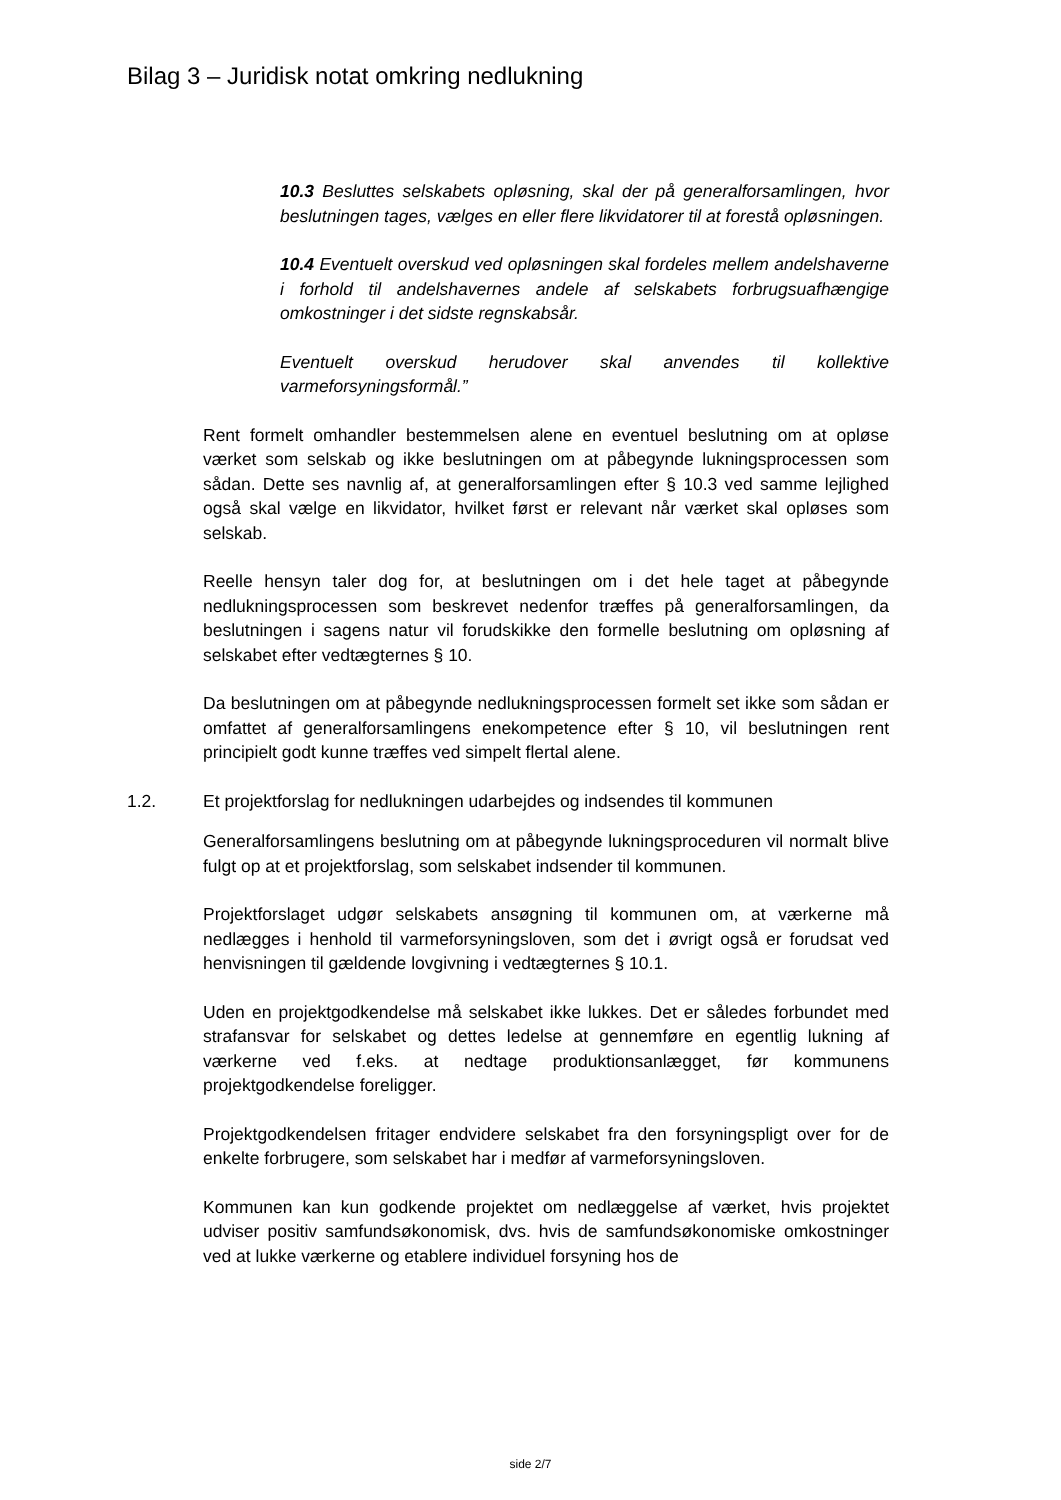Bilag 3 – Juridisk notat omkring nedlukning
10.3 Besluttes selskabets opløsning, skal der på generalforsamlingen, hvor beslutningen tages, vælges en eller flere likvidatorer til at forestå opløsningen.
10.4 Eventuelt overskud ved opløsningen skal fordeles mellem andelshaverne i forhold til andelshavernes andele af selskabets forbrugsuafhængige omkostninger i det sidste regnskabsår.
Eventuelt overskud herudover skal anvendes til kollektive varmeforsyningsformål.”
Rent formelt omhandler bestemmelsen alene en eventuel beslutning om at opløse værket som selskab og ikke beslutningen om at påbegynde lukningsprocessen som sådan. Dette ses navnlig af, at generalforsamlingen efter § 10.3 ved samme lejlighed også skal vælge en likvidator, hvilket først er relevant når værket skal opløses som selskab.
Reelle hensyn taler dog for, at beslutningen om i det hele taget at påbegynde nedlukningsprocessen som beskrevet nedenfor træffes på generalforsamlingen, da beslutningen i sagens natur vil forudskikke den formelle beslutning om opløsning af selskabet efter vedtægternes § 10.
Da beslutningen om at påbegynde nedlukningsprocessen formelt set ikke som sådan er omfattet af generalforsamlingens enekompetence efter § 10, vil beslutningen rent principielt godt kunne træffes ved simpelt flertal alene.
1.2. Et projektforslag for nedlukningen udarbejdes og indsendes til kommunen
Generalforsamlingens beslutning om at påbegynde lukningsproceduren vil normalt blive fulgt op at et projektforslag, som selskabet indsender til kommunen.
Projektforslaget udgør selskabets ansøgning til kommunen om, at værkerne må nedlægges i henhold til varmeforsyningsloven, som det i øvrigt også er forudsat ved henvisningen til gældende lovgivning i vedtægternes § 10.1.
Uden en projektgodkendelse må selskabet ikke lukkes. Det er således forbundet med strafansvar for selskabet og dettes ledelse at gennemføre en egentlig lukning af værkerne ved f.eks. at nedtage produktionsanlægget, før kommunens projektgodkendelse foreligger.
Projektgodkendelsen fritager endvidere selskabet fra den forsyningspligt over for de enkelte forbrugere, som selskabet har i medfør af varmeforsyningsloven.
Kommunen kan kun godkende projektet om nedlæggelse af værket, hvis projektet udviser positiv samfundsøkonomisk, dvs. hvis de samfundsøkonomiske omkostninger ved at lukke værkerne og etablere individuel forsyning hos de
side 2/7